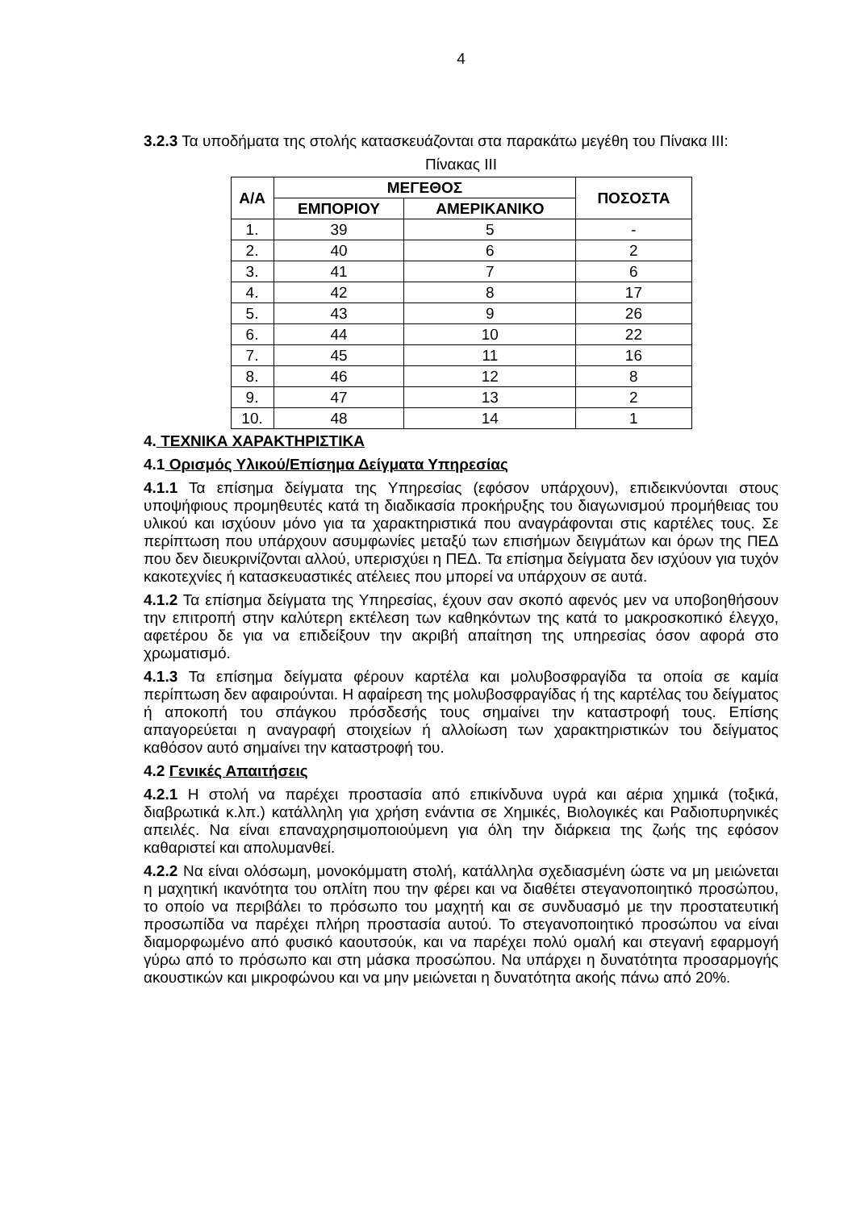4
3.2.3 Τα υποδήματα της στολής κατασκευάζονται στα παρακάτω μεγέθη του Πίνακα ΙΙΙ:
Πίνακας ΙΙΙ
| Α/Α | ΜΕΓΕΘΟΣ | | ΠΟΣΟΣΤΑ |
| --- | --- | --- | --- |
| | ΕΜΠΟΡΙΟΥ | ΑΜΕΡΙΚΑΝΙΚΟ | |
| 1. | 39 | 5 | - |
| 2. | 40 | 6 | 2 |
| 3. | 41 | 7 | 6 |
| 4. | 42 | 8 | 17 |
| 5. | 43 | 9 | 26 |
| 6. | 44 | 10 | 22 |
| 7. | 45 | 11 | 16 |
| 8. | 46 | 12 | 8 |
| 9. | 47 | 13 | 2 |
| 10. | 48 | 14 | 1 |
4. ΤΕΧΝΙΚΑ ΧΑΡΑΚΤΗΡΙΣΤΙΚΑ
4.1 Ορισμός Υλικού/Επίσημα Δείγματα Υπηρεσίας
4.1.1 Τα επίσημα δείγματα της Υπηρεσίας (εφόσον υπάρχουν), επιδεικνύονται στους υποψήφιους προμηθευτές κατά τη διαδικασία προκήρυξης του διαγωνισμού προμήθειας του υλικού και ισχύουν μόνο για τα χαρακτηριστικά που αναγράφονται στις καρτέλες τους. Σε περίπτωση που υπάρχουν ασυμφωνίες μεταξύ των επισήμων δειγμάτων και όρων της ΠΕΔ που δεν διευκρινίζονται αλλού, υπερισχύει η ΠΕΔ. Τα επίσημα δείγματα δεν ισχύουν για τυχόν κακοτεχνίες ή κατασκευαστικές ατέλειες που μπορεί να υπάρχουν σε αυτά.
4.1.2 Τα επίσημα δείγματα της Υπηρεσίας, έχουν σαν σκοπό αφενός μεν να υποβοηθήσουν την επιτροπή στην καλύτερη εκτέλεση των καθηκόντων της κατά το μακροσκοπικό έλεγχο, αφετέρου δε για να επιδείξουν την ακριβή απαίτηση της υπηρεσίας όσον αφορά στο χρωματισμό.
4.1.3 Τα επίσημα δείγματα φέρουν καρτέλα και μολυβοσφραγίδα τα οποία σε καμία περίπτωση δεν αφαιρούνται. Η αφαίρεση της μολυβοσφραγίδας ή της καρτέλας του δείγματος ή αποκοπή του σπάγκου πρόσδεσής τους σημαίνει την καταστροφή τους. Επίσης απαγορεύεται η αναγραφή στοιχείων ή αλλοίωση των χαρακτηριστικών του δείγματος καθόσον αυτό σημαίνει την καταστροφή του.
4.2 Γενικές Απαιτήσεις
4.2.1 Η στολή να παρέχει προστασία από επικίνδυνα υγρά και αέρια χημικά (τοξικά, διαβρωτικά κ.λπ.) κατάλληλη για χρήση ενάντια σε Χημικές, Βιολογικές και Ραδιοπυρηνικές απειλές. Να είναι επαναχρησιμοποιούμενη για όλη την διάρκεια της ζωής της εφόσον καθαριστεί και απολυμανθεί.
4.2.2 Να είναι ολόσωμη, μονοκόμματη στολή, κατάλληλα σχεδιασμένη ώστε να μη μειώνεται η μαχητική ικανότητα του οπλίτη που την φέρει και να διαθέτει στεγανοποιητικό προσώπου, το οποίο να περιβάλει το πρόσωπο του μαχητή και σε συνδυασμό με την προστατευτική προσωπίδα να παρέχει πλήρη προστασία αυτού. Το στεγανοποιητικό προσώπου να είναι διαμορφωμένο από φυσικό καουτσούκ, και να παρέχει πολύ ομαλή και στεγανή εφαρμογή γύρω από το πρόσωπο και στη μάσκα προσώπου. Να υπάρχει η δυνατότητα προσαρμογής ακουστικών και μικροφώνου και να μην μειώνεται η δυνατότητα ακοής πάνω από 20%.